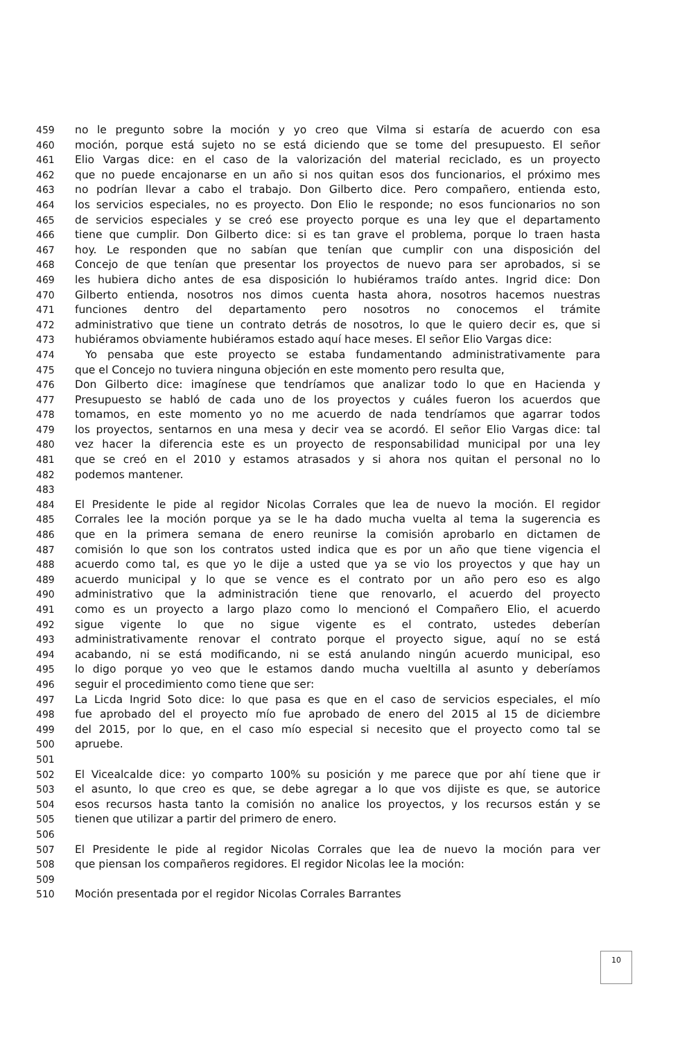459 no le pregunto sobre la moción y yo creo que Vilma si estaría de acuerdo con esa
460 moción, porque está sujeto no se está diciendo que se tome del presupuesto. El señor
461 Elio Vargas dice: en el caso de la valorización del material reciclado, es un proyecto
462 que no puede encajonarse en un año si nos quitan esos dos funcionarios, el próximo mes
463 no podrían llevar a cabo el trabajo. Don Gilberto dice. Pero compañero, entienda esto,
464 los servicios especiales, no es proyecto. Don Elio le responde; no esos funcionarios no son
465 de servicios especiales y se creó ese proyecto porque es una ley que el departamento
466 tiene que cumplir. Don Gilberto dice: si es tan grave el problema, porque lo traen hasta
467 hoy. Le responden que no sabían que tenían que cumplir con una disposición del
468 Concejo de que tenían que presentar los proyectos de nuevo para ser aprobados, si se
469 les hubiera dicho antes de esa disposición lo hubiéramos traído antes. Ingrid dice: Don
470 Gilberto entienda, nosotros nos dimos cuenta hasta ahora, nosotros hacemos nuestras
471 funciones dentro del departamento pero nosotros no conocemos el trámite
472 administrativo que tiene un contrato detrás de nosotros, lo que le quiero decir es, que si
473 hubiéramos obviamente hubiéramos estado aquí hace meses. El señor Elio Vargas dice:
474 Yo pensaba que este proyecto se estaba fundamentando administrativamente para
475 que el Concejo no tuviera ninguna objeción en este momento pero resulta que,
476 Don Gilberto dice: imagínese que tendríamos que analizar todo lo que en Hacienda y
477 Presupuesto se habló de cada uno de los proyectos y cuáles fueron los acuerdos que
478 tomamos, en este momento yo no me acuerdo de nada tendríamos que agarrar todos
479 los proyectos, sentarnos en una mesa y decir vea se acordó. El señor Elio Vargas dice: tal
480 vez hacer la diferencia este es un proyecto de responsabilidad municipal por una ley
481 que se creó en el 2010 y estamos atrasados y si ahora nos quitan el personal no lo
482 podemos mantener.
483
484 El Presidente le pide al regidor Nicolas Corrales que lea de nuevo la moción. El regidor
485 Corrales lee la moción porque ya se le ha dado mucha vuelta al tema la sugerencia es
486 que en la primera semana de enero reunirse la comisión aprobarlo en dictamen de
487 comisión lo que son los contratos usted indica que es por un año que tiene vigencia el
488 acuerdo como tal, es que yo le dije a usted que ya se vio los proyectos y que hay un
489 acuerdo municipal y lo que se vence es el contrato por un año pero eso es algo
490 administrativo que la administración tiene que renovarlo, el acuerdo del proyecto
491 como es un proyecto a largo plazo como lo mencionó el Compañero Elio, el acuerdo
492 sigue vigente lo que no sigue vigente es el contrato, ustedes deberían
493 administrativamente renovar el contrato porque el proyecto sigue, aquí no se está
494 acabando, ni se está modificando, ni se está anulando ningún acuerdo municipal, eso
495 lo digo porque yo veo que le estamos dando mucha vueltilla al asunto y deberíamos
496 seguir el procedimiento como tiene que ser:
497 La Licda Ingrid Soto dice: lo que pasa es que en el caso de servicios especiales, el mío
498 fue aprobado del el proyecto mío fue aprobado de enero del 2015 al 15 de diciembre
499 del 2015, por lo que, en el caso mío especial si necesito que el proyecto como tal se
500 apruebe.
501
502 El Vicealcalde dice: yo comparto 100% su posición y me parece que por ahí tiene que ir
503 el asunto, lo que creo es que, se debe agregar a lo que vos dijiste es que, se autorice
504 esos recursos hasta tanto la comisión no analice los proyectos, y los recursos están y se
505 tienen que utilizar a partir del primero de enero.
506
507 El Presidente le pide al regidor Nicolas Corrales que lea de nuevo la moción para ver
508 que piensan los compañeros regidores. El regidor Nicolas lee la moción:
509
510 Moción presentada por el regidor Nicolas Corrales Barrantes
10